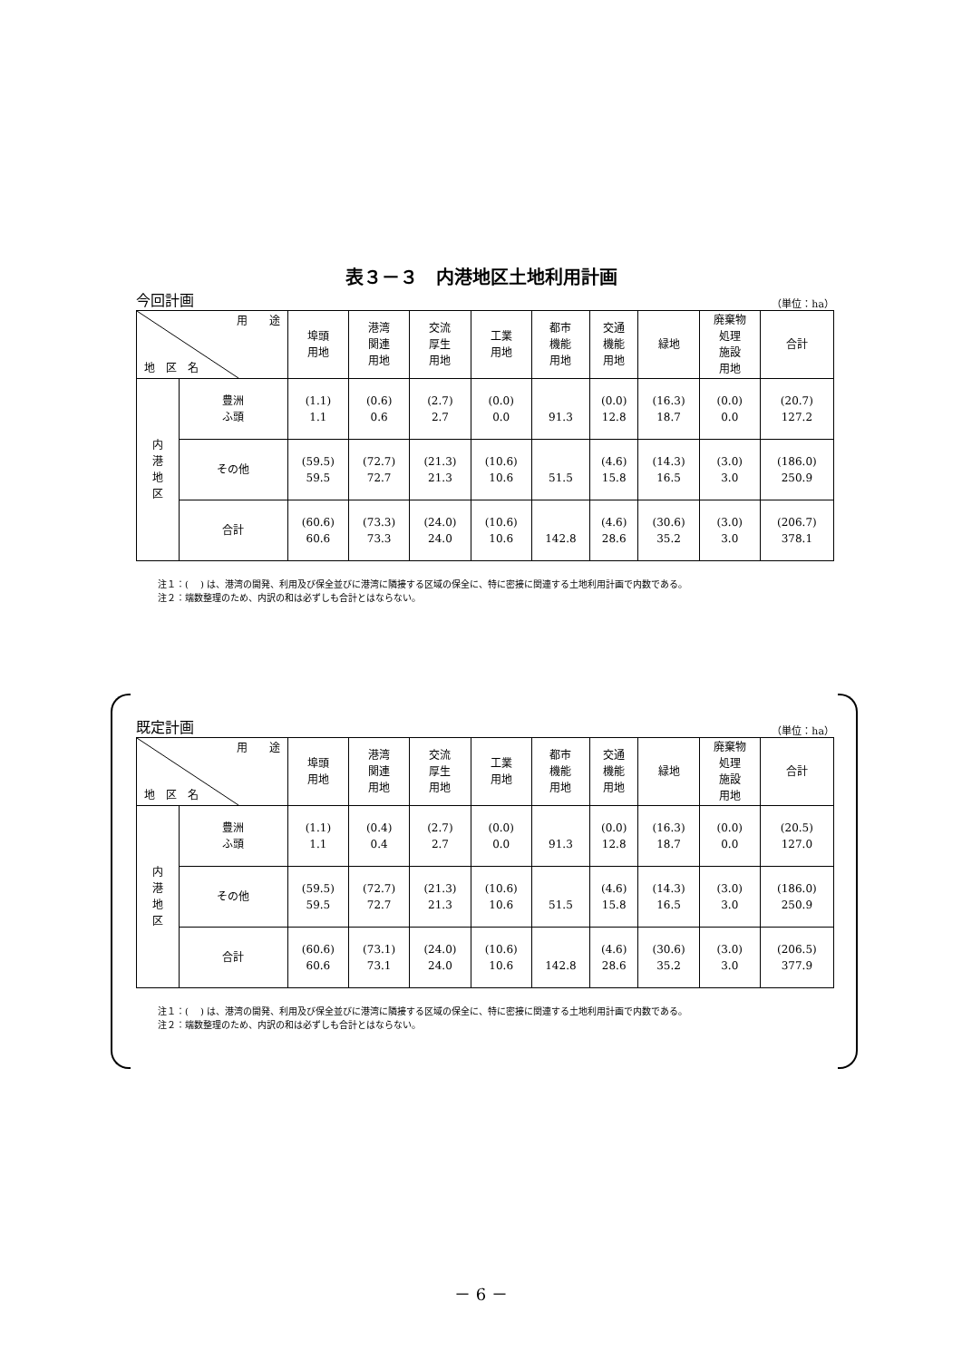表３－３　内港地区土地利用計画
今回計画 （単位：ha）
| 用 途 地 区 名 | | 埠頭 用地 | 港湾 関連 用地 | 交流 厚生 用地 | 工業 用地 | 都市 機能 用地 | 交通 機能 用地 | 緑地 | 廃棄物 処理 施設 用地 | 合計 |
| --- | --- | --- | --- | --- | --- | --- | --- | --- | --- | --- |
| 内 港 地 区 | 豊洲 ふ頭 | (1.1) 1.1 | (0.6) 0.6 | (2.7) 2.7 | (0.0) 0.0 | 91.3 | (0.0) 12.8 | (16.3) 18.7 | (0.0) 0.0 | (20.7) 127.2 |
| | その他 | (59.5) 59.5 | (72.7) 72.7 | (21.3) 21.3 | (10.6) 10.6 | 51.5 | (4.6) 15.8 | (14.3) 16.5 | (3.0) 3.0 | (186.0) 250.9 |
| | 合計 | (60.6) 60.6 | (73.3) 73.3 | (24.0) 24.0 | (10.6) 10.6 | 142.8 | (4.6) 28.6 | (30.6) 35.2 | (3.0) 3.0 | (206.7) 378.1 |
注１：( 　) は、港湾の開発、利用及び保全並びに港湾に隣接する区域の保全に、特に密接に関連する土地利用計画で内数である。
注２：端数整理のため、内訳の和は必ずしも合計とはならない。
既定計画 （単位：ha）
| 用 途 地 区 名 | | 埠頭 用地 | 港湾 関連 用地 | 交流 厚生 用地 | 工業 用地 | 都市 機能 用地 | 交通 機能 用地 | 緑地 | 廃棄物 処理 施設 用地 | 合計 |
| --- | --- | --- | --- | --- | --- | --- | --- | --- | --- | --- |
| 内 港 地 区 | 豊洲 ふ頭 | (1.1) 1.1 | (0.4) 0.4 | (2.7) 2.7 | (0.0) 0.0 | 91.3 | (0.0) 12.8 | (16.3) 18.7 | (0.0) 0.0 | (20.5) 127.0 |
| | その他 | (59.5) 59.5 | (72.7) 72.7 | (21.3) 21.3 | (10.6) 10.6 | 51.5 | (4.6) 15.8 | (14.3) 16.5 | (3.0) 3.0 | (186.0) 250.9 |
| | 合計 | (60.6) 60.6 | (73.1) 73.1 | (24.0) 24.0 | (10.6) 10.6 | 142.8 | (4.6) 28.6 | (30.6) 35.2 | (3.0) 3.0 | (206.5) 377.9 |
注１：( 　) は、港湾の開発、利用及び保全並びに港湾に隣接する区域の保全に、特に密接に関連する土地利用計画で内数である。
注２：端数整理のため、内訳の和は必ずしも合計とはならない。
－ 6 －